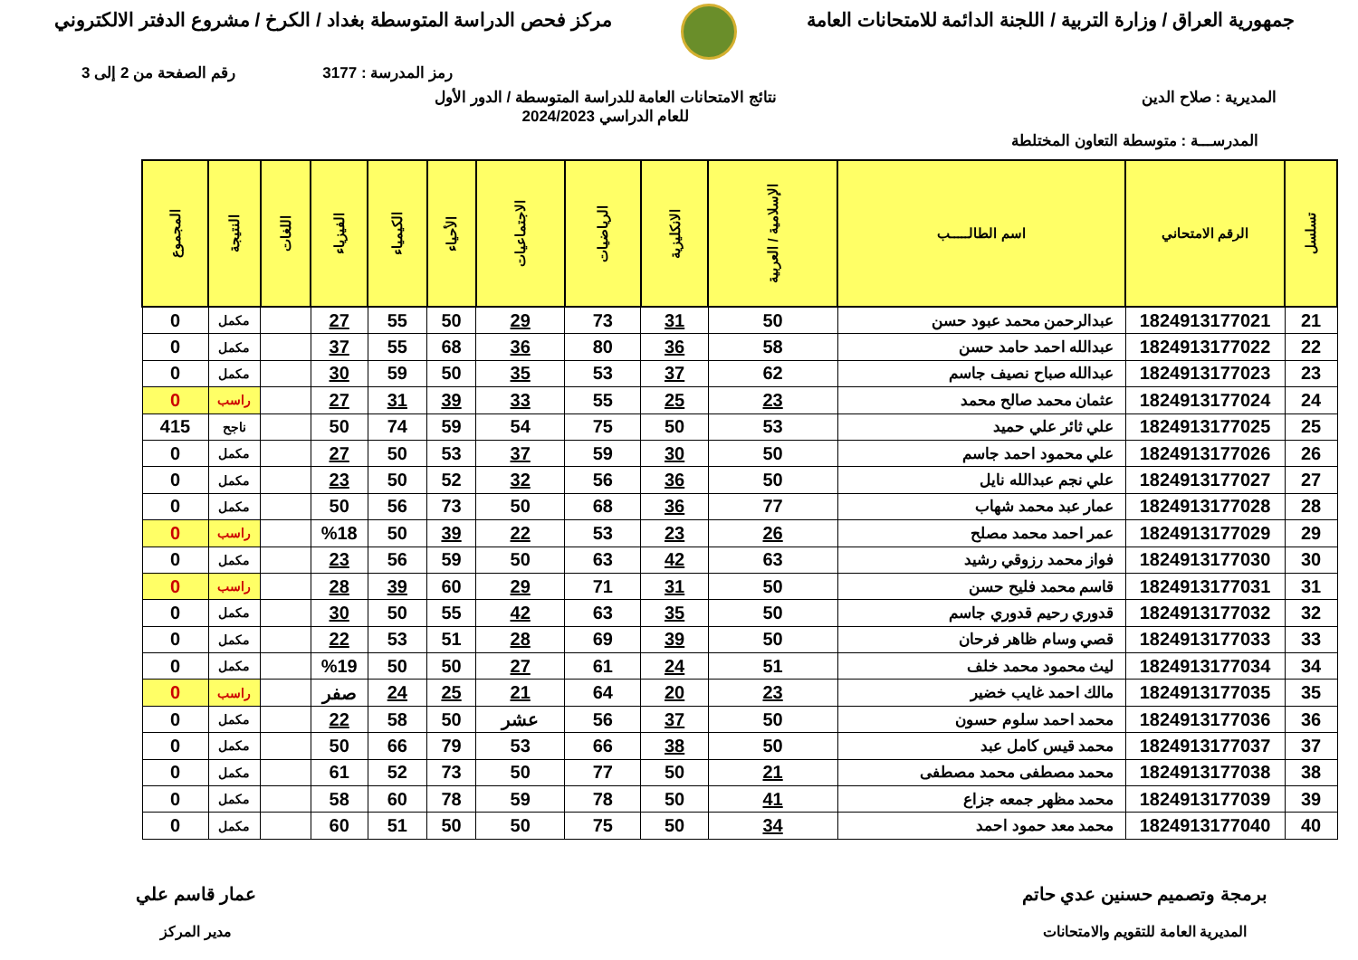جمهورية العراق / وزارة التربية / اللجنة الدائمة للامتحانات العامة
مركز فحص الدراسة المتوسطة بغداد / الكرخ / مشروع الدفتر الالكتروني
رمز المدرسة : 3177 رقم الصفحة من 2 إلى 3
المديرية : صلاح الدين نتائج الامتحانات العامة للدراسة المتوسطة / الدور الأول
للعام الدراسي 2024/2023
المدرســـة : متوسطة التعاون المختلطة
| تسلسل | الرقم الامتحاني | اسم الطالـــــب | الإسلامية / العربية | الانكليزية | الرياضيات | الاجتماعيات | الأحياء | الكيمياء | الفيزياء | اللغات | النتيجة | المجموع |
| --- | --- | --- | --- | --- | --- | --- | --- | --- | --- | --- | --- | --- |
| 21 | 1824913177021 | عبدالرحمن محمد عبود حسن | 50 | 31 | 73 | 29 | 50 | 55 | 27 | | مكمل | 0 |
| 22 | 1824913177022 | عبدالله احمد حامد حسن | 58 | 36 | 80 | 36 | 68 | 55 | 37 | | مكمل | 0 |
| 23 | 1824913177023 | عبدالله صباح نصيف جاسم | 62 | 37 | 53 | 35 | 50 | 59 | 30 | | مكمل | 0 |
| 24 | 1824913177024 | عثمان محمد صالح محمد | 23 | 25 | 55 | 33 | 39 | 31 | 27 | | راسب | 0 |
| 25 | 1824913177025 | علي ثائر علي حميد | 53 | 50 | 75 | 54 | 59 | 74 | 50 | | ناجح | 415 |
| 26 | 1824913177026 | علي محمود احمد جاسم | 50 | 30 | 59 | 37 | 53 | 50 | 27 | | مكمل | 0 |
| 27 | 1824913177027 | علي نجم عبدالله نايل | 50 | 36 | 56 | 32 | 52 | 50 | 23 | | مكمل | 0 |
| 28 | 1824913177028 | عمار عبد محمد شهاب | 77 | 36 | 68 | 50 | 73 | 56 | 50 | | مكمل | 0 |
| 29 | 1824913177029 | عمر احمد محمد مصلح | 26 | 23 | 53 | 22 | 39 | 50 | %18 | | راسب | 0 |
| 30 | 1824913177030 | فواز محمد رزوقي رشيد | 63 | 42 | 63 | 50 | 59 | 56 | 23 | | مكمل | 0 |
| 31 | 1824913177031 | قاسم محمد فليح حسن | 50 | 31 | 71 | 29 | 60 | 39 | 28 | | راسب | 0 |
| 32 | 1824913177032 | قدوري رحيم قدوري جاسم | 50 | 35 | 63 | 42 | 55 | 50 | 30 | | مكمل | 0 |
| 33 | 1824913177033 | قصي وسام ظاهر فرحان | 50 | 39 | 69 | 28 | 51 | 53 | 22 | | مكمل | 0 |
| 34 | 1824913177034 | ليث محمود محمد خلف | 51 | 24 | 61 | 27 | 50 | 50 | %19 | | مكمل | 0 |
| 35 | 1824913177035 | مالك احمد غايب خضير | 23 | 20 | 64 | 21 | 25 | 24 | صفر | | راسب | 0 |
| 36 | 1824913177036 | محمد احمد سلوم حسون | 50 | 37 | 56 | عشر | 50 | 58 | 22 | | مكمل | 0 |
| 37 | 1824913177037 | محمد قيس كامل عبد | 50 | 38 | 66 | 53 | 79 | 66 | 50 | | مكمل | 0 |
| 38 | 1824913177038 | محمد مصطفى محمد مصطفى | 21 | 50 | 77 | 50 | 73 | 52 | 61 | | مكمل | 0 |
| 39 | 1824913177039 | محمد مظهر جمعه جزاع | 41 | 50 | 78 | 59 | 78 | 60 | 58 | | مكمل | 0 |
| 40 | 1824913177040 | محمد معد حمود احمد | 34 | 50 | 75 | 50 | 50 | 51 | 60 | | مكمل | 0 |
برمجة وتصميم حسنين عدي حاتم
المديرية العامة للتقويم والامتحانات
عمار قاسم علي
مدير المركز